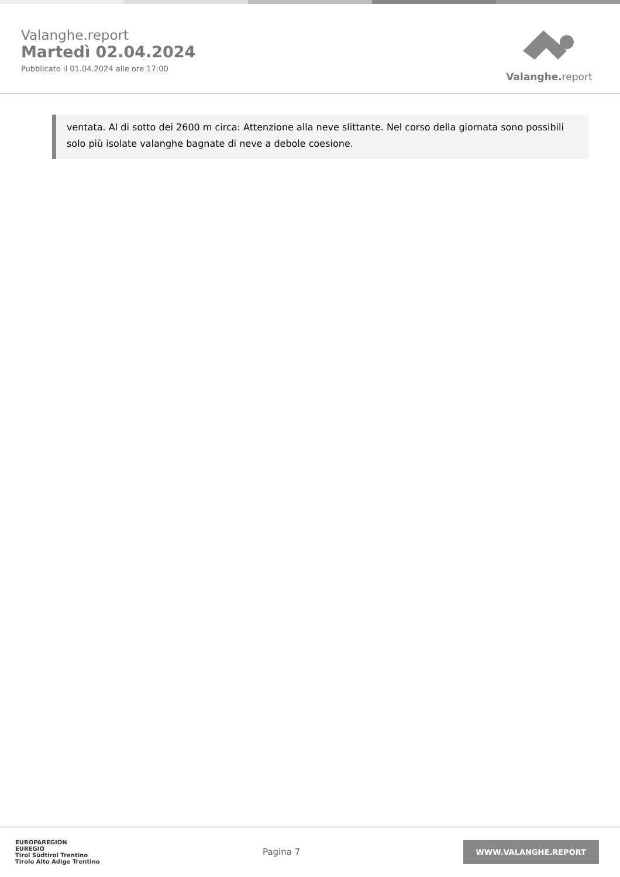Valanghe.report
Martedì 02.04.2024
Pubblicato il 01.04.2024 alle ore 17:00
Valanghe. report
ventata. Al di sotto dei 2600 m circa: Attenzione alla neve slittante. Nel corso della giornata sono possibili solo più isolate valanghe bagnate di neve a debole coesione.
EUROPAREGION
EUREGIO
Tirol Südtirol Trentino
Tirolo Alto Adige Trentino
Pagina 7
WWW.VALANGHE.REPORT